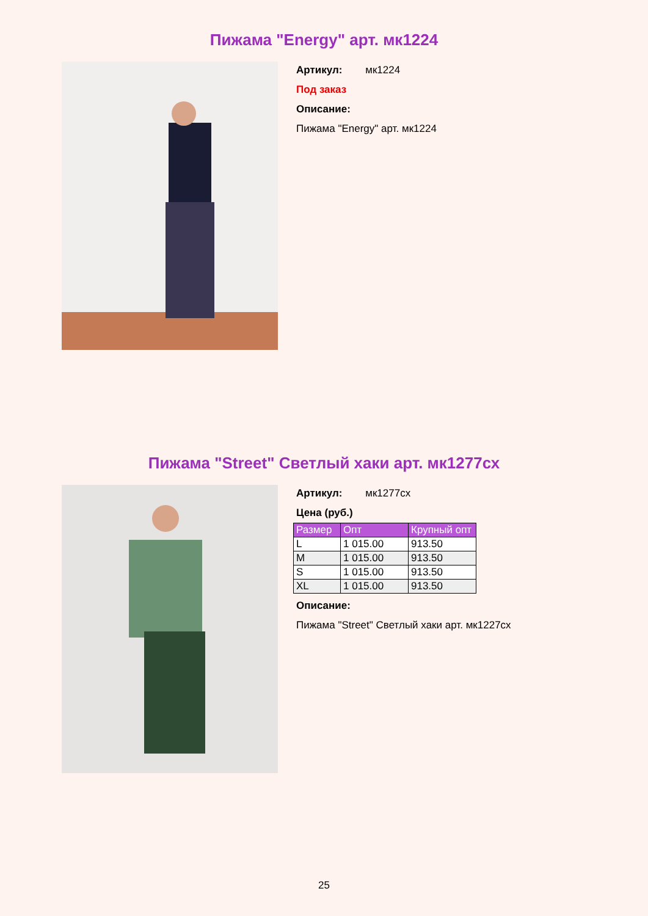Пижама "Energy" арт. мк1224
Артикул: мк1224
Под заказ
Описание:
Пижама "Energy" арт. мк1224
Пижама "Street" Светлый хаки арт. мк1277сх
Артикул: мк1277сх
Цена (руб.)
| Размер | Опт | Крупный опт |
| --- | --- | --- |
| L | 1 015.00 | 913.50 |
| M | 1 015.00 | 913.50 |
| S | 1 015.00 | 913.50 |
| XL | 1 015.00 | 913.50 |
Описание:
Пижама "Street" Светлый хаки арт. мк1227сх
25